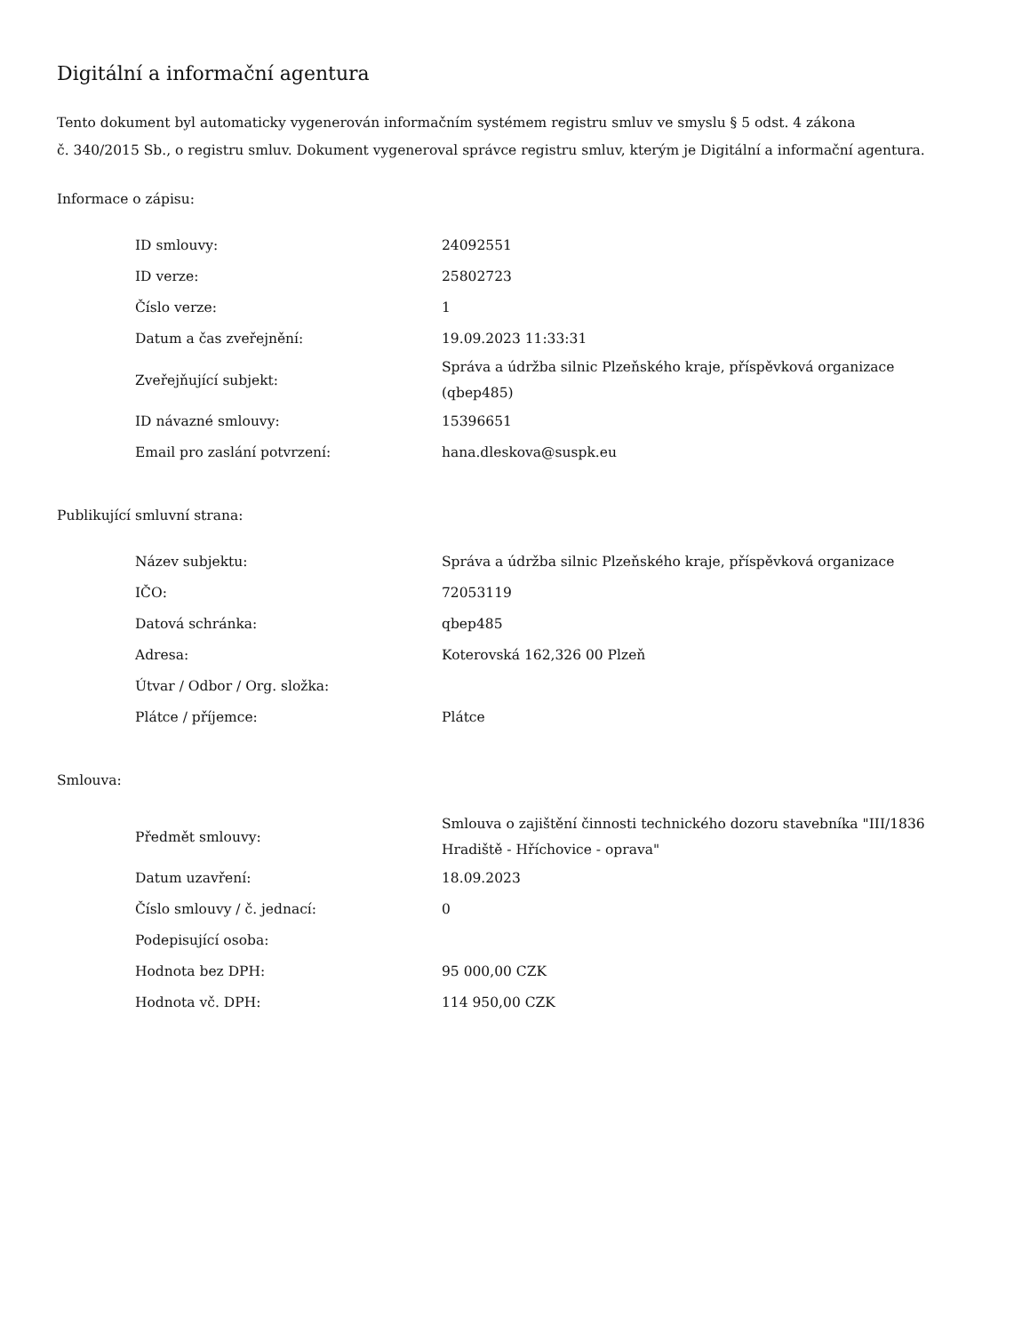Digitální a informační agentura
Tento dokument byl automaticky vygenerován informačním systémem registru smluv ve smyslu § 5 odst. 4 zákona
č. 340/2015 Sb., o registru smluv. Dokument vygeneroval správce registru smluv, kterým je Digitální a informační agentura.
Informace o zápisu:
| ID smlouvy: | 24092551 |
| ID verze: | 25802723 |
| Číslo verze: | 1 |
| Datum a čas zveřejnění: | 19.09.2023 11:33:31 |
| Zveřejňující subjekt: | Správa a údržba silnic Plzeňského kraje, příspěvková organizace (qbep485) |
| ID návazné smlouvy: | 15396651 |
| Email pro zaslání potvrzení: | hana.dleskova@suspk.eu |
Publikující smluvní strana:
| Název subjektu: | Správa a údržba silnic Plzeňského kraje, příspěvková organizace |
| IČO: | 72053119 |
| Datová schránka: | qbep485 |
| Adresa: | Koterovská 162,326 00 Plzeň |
| Útvar / Odbor / Org. složka: | |
| Plátce / příjemce: | Plátce |
Smlouva:
| Předmět smlouvy: | Smlouva o zajištění činnosti technického dozoru stavebníka "III/1836 Hradiště - Hříchovice - oprava" |
| Datum uzavření: | 18.09.2023 |
| Číslo smlouvy / č. jednací: | 0 |
| Podepisující osoba: | |
| Hodnota bez DPH: | 95 000,00 CZK |
| Hodnota vč. DPH: | 114 950,00 CZK |